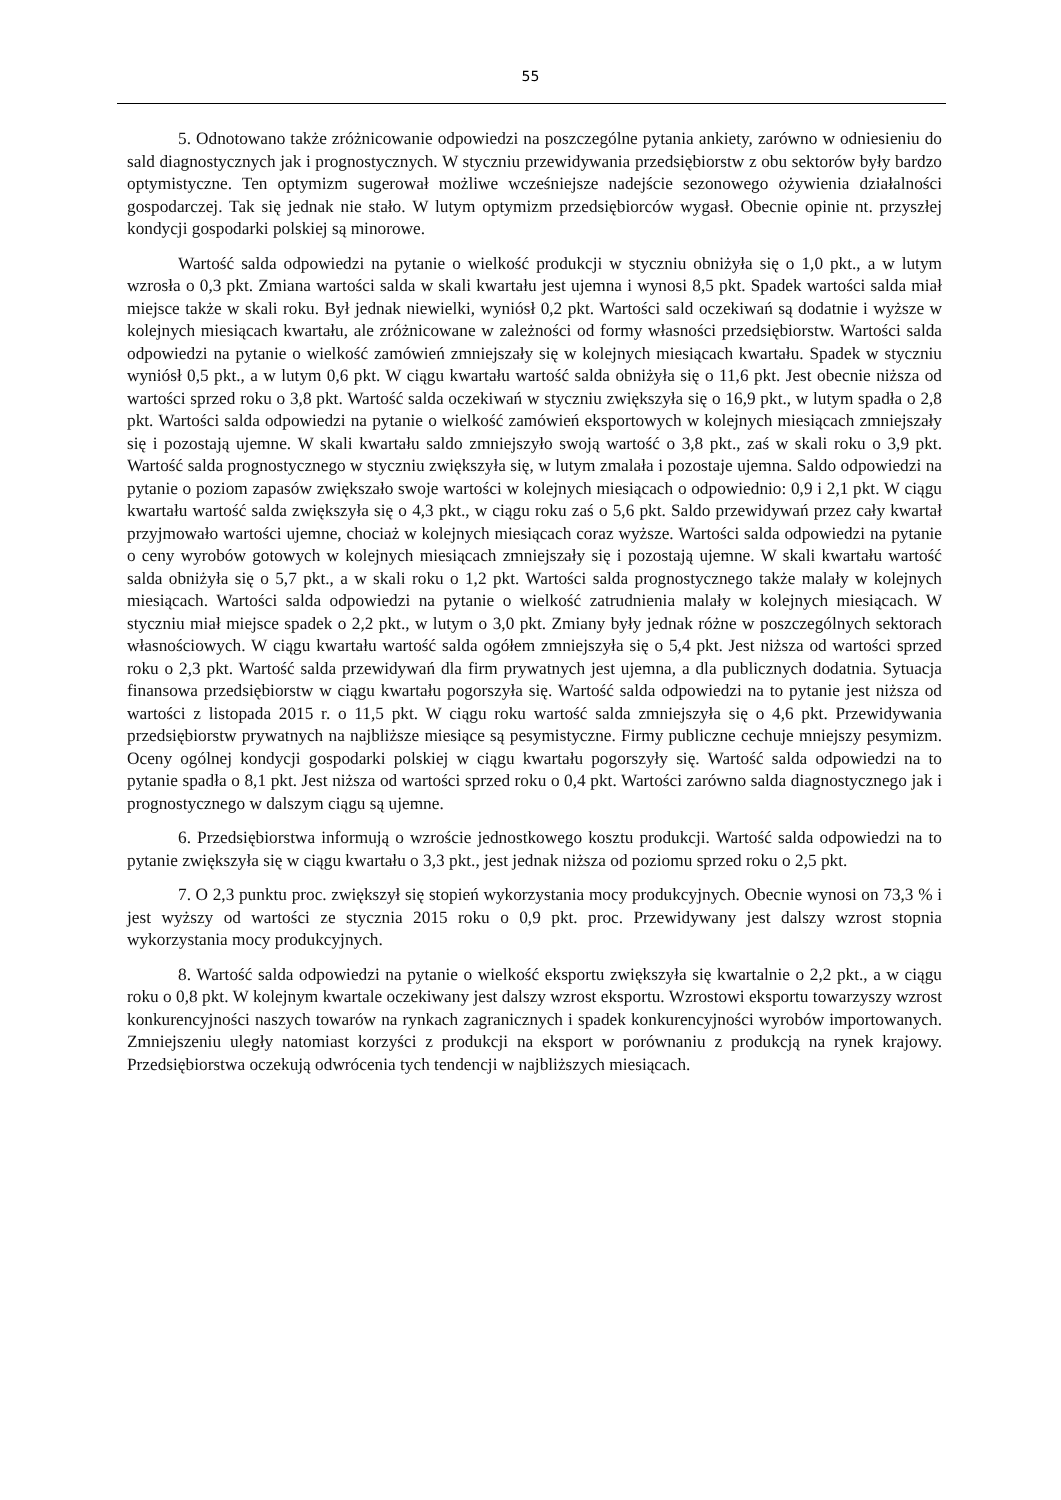55
5. Odnotowano także zróżnicowanie odpowiedzi na poszczególne pytania ankiety, zarówno w odniesieniu do sald diagnostycznych jak i prognostycznych. W styczniu przewidywania przedsiębiorstw z obu sektorów były bardzo optymistyczne. Ten optymizm sugerował możliwe wcześniejsze nadejście sezonowego ożywienia działalności gospodarczej. Tak się jednak nie stało. W lutym optymizm przedsiębiorców wygasł. Obecnie opinie nt. przyszłej kondycji gospodarki polskiej są minorowe.
Wartość salda odpowiedzi na pytanie o wielkość produkcji w styczniu obniżyła się o 1,0 pkt., a w lutym wzrosła o 0,3 pkt. Zmiana wartości salda w skali kwartału jest ujemna i wynosi 8,5 pkt. Spadek wartości salda miał miejsce także w skali roku. Był jednak niewielki, wyniósł 0,2 pkt. Wartości sald oczekiwań są dodatnie i wyższe w kolejnych miesiącach kwartału, ale zróżnicowane w zależności od formy własności przedsiębiorstw. Wartości salda odpowiedzi na pytanie o wielkość zamówień zmniejszały się w kolejnych miesiącach kwartału. Spadek w styczniu wyniósł 0,5 pkt., a w lutym 0,6 pkt. W ciągu kwartału wartość salda obniżyła się o 11,6 pkt. Jest obecnie niższa od wartości sprzed roku o 3,8 pkt. Wartość salda oczekiwań w styczniu zwiększyła się o 16,9 pkt., w lutym spadła o 2,8 pkt. Wartości salda odpowiedzi na pytanie o wielkość zamówień eksportowych w kolejnych miesiącach zmniejszały się i pozostają ujemne. W skali kwartału saldo zmniejszyło swoją wartość o 3,8 pkt., zaś w skali roku o 3,9 pkt. Wartość salda prognostycznego w styczniu zwiększyła się, w lutym zmalała i pozostaje ujemna. Saldo odpowiedzi na pytanie o poziom zapasów zwiększało swoje wartości w kolejnych miesiącach o odpowiednio: 0,9 i 2,1 pkt. W ciągu kwartału wartość salda zwiększyła się o 4,3 pkt., w ciągu roku zaś o 5,6 pkt. Saldo przewidywań przez cały kwartał przyjmowało wartości ujemne, chociaż w kolejnych miesiącach coraz wyższe. Wartości salda odpowiedzi na pytanie o ceny wyrobów gotowych w kolejnych miesiącach zmniejszały się i pozostają ujemne. W skali kwartału wartość salda obniżyła się o 5,7 pkt., a w skali roku o 1,2 pkt. Wartości salda prognostycznego także malały w kolejnych miesiącach. Wartości salda odpowiedzi na pytanie o wielkość zatrudnienia malały w kolejnych miesiącach. W styczniu miał miejsce spadek o 2,2 pkt., w lutym o 3,0 pkt. Zmiany były jednak różne w poszczególnych sektorach własnościowych. W ciągu kwartału wartość salda ogółem zmniejszyła się o 5,4 pkt. Jest niższa od wartości sprzed roku o 2,3 pkt. Wartość salda przewidywań dla firm prywatnych jest ujemna, a dla publicznych dodatnia. Sytuacja finansowa przedsiębiorstw w ciągu kwartału pogorszyła się. Wartość salda odpowiedzi na to pytanie jest niższa od wartości z listopada 2015 r. o 11,5 pkt. W ciągu roku wartość salda zmniejszyła się o 4,6 pkt. Przewidywania przedsiębiorstw prywatnych na najbliższe miesiące są pesymistyczne. Firmy publiczne cechuje mniejszy pesymizm. Oceny ogólnej kondycji gospodarki polskiej w ciągu kwartału pogorszyły się. Wartość salda odpowiedzi na to pytanie spadła o 8,1 pkt. Jest niższa od wartości sprzed roku o 0,4 pkt. Wartości zarówno salda diagnostycznego jak i prognostycznego w dalszym ciągu są ujemne.
6. Przedsiębiorstwa informują o wzroście jednostkowego kosztu produkcji. Wartość salda odpowiedzi na to pytanie zwiększyła się w ciągu kwartału o 3,3 pkt., jest jednak niższa od poziomu sprzed roku o 2,5 pkt.
7. O 2,3 punktu proc. zwiększył się stopień wykorzystania mocy produkcyjnych. Obecnie wynosi on 73,3 % i jest wyższy od wartości ze stycznia 2015 roku o 0,9 pkt. proc. Przewidywany jest dalszy wzrost stopnia wykorzystania mocy produkcyjnych.
8. Wartość salda odpowiedzi na pytanie o wielkość eksportu zwiększyła się kwartalnie o 2,2 pkt., a w ciągu roku o 0,8 pkt. W kolejnym kwartale oczekiwany jest dalszy wzrost eksportu. Wzrostowi eksportu towarzyszy wzrost konkurencyjności naszych towarów na rynkach zagranicznych i spadek konkurencyjności wyrobów importowanych. Zmniejszeniu uległy natomiast korzyści z produkcji na eksport w porównaniu z produkcją na rynek krajowy. Przedsiębiorstwa oczekują odwrócenia tych tendencji w najbliższych miesiącach.